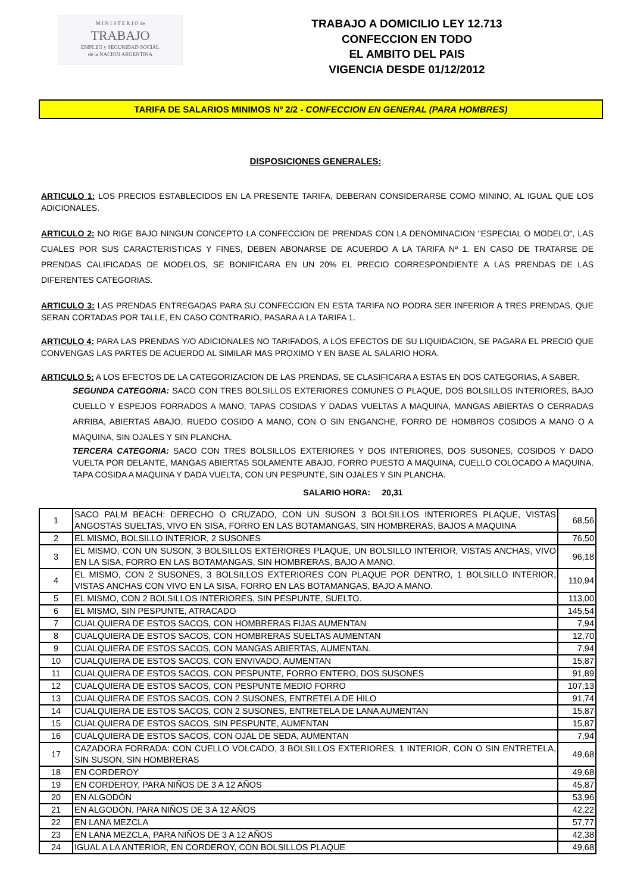M I N I S T E R I O de
TRABAJO
EMPLEO y SEGURIDAD SOCIAL
de la NACION ARGENTINA
TRABAJO A DOMICILIO LEY 12.713
CONFECCION EN TODO
EL AMBITO DEL PAIS
VIGENCIA DESDE 01/12/2012
TARIFA DE SALARIOS MINIMOS Nº 2/2 - CONFECCION EN GENERAL (PARA HOMBRES)
DISPOSICIONES GENERALES:
ARTICULO 1: LOS PRECIOS ESTABLECIDOS EN LA PRESENTE TARIFA, DEBERAN CONSIDERARSE COMO MININO, AL IGUAL QUE LOS ADICIONALES.
ARTICULO 2: NO RIGE BAJO NINGUN CONCEPTO LA CONFECCION DE PRENDAS CON LA DENOMINACION "ESPECIAL O MODELO", LAS CUALES POR SUS CARACTERISTICAS Y FINES, DEBEN ABONARSE DE ACUERDO A LA TARIFA Nº 1. EN CASO DE TRATARSE DE PRENDAS CALIFICADAS DE MODELOS, SE BONIFICARA EN UN 20% EL PRECIO CORRESPONDIENTE A LAS PRENDAS DE LAS DIFERENTES CATEGORIAS.
ARTICULO 3: LAS PRENDAS ENTREGADAS PARA SU CONFECCION EN ESTA TARIFA NO PODRA SER INFERIOR A TRES PRENDAS, QUE SERAN CORTADAS POR TALLE, EN CASO CONTRARIO, PASARA A LA TARIFA 1.
ARTICULO 4: PARA LAS PRENDAS Y/O ADICIONALES NO TARIFADOS, A LOS EFECTOS DE SU LIQUIDACION, SE PAGARA EL PRECIO QUE CONVENGAS LAS PARTES DE ACUERDO AL SIMILAR MAS PROXIMO Y EN BASE AL SALARIO HORA.
ARTICULO 5: A LOS EFECTOS DE LA CATEGORIZACION DE LAS PRENDAS, SE CLASIFICARA A ESTAS EN DOS CATEGORIAS, A SABER.
SEGUNDA CATEGORIA: SACO CON TRES BOLSILLOS EXTERIORES COMUNES O PLAQUE, DOS BOLSILLOS INTERIORES, BAJO CUELLO Y ESPEJOS FORRADOS A MANO, TAPAS COSIDAS Y DADAS VUELTAS A MAQUINA, MANGAS ABIERTAS O CERRADAS ARRIBA, ABIERTAS ABAJO, RUEDO COSIDO A MANO, CON O SIN ENGANCHE, FORRO DE HOMBROS COSIDOS A MANO O A MAQUINA, SIN OJALES Y SIN PLANCHA.
TERCERA CATEGORIA: SACO CON TRES BOLSILLOS EXTERIORES Y DOS INTERIORES, DOS SUSONES, COSIDOS Y DADO VUELTA POR DELANTE, MANGAS ABIERTAS SOLAMENTE ABAJO, FORRO PUESTO A MAQUINA, CUELLO COLOCADO A MAQUINA, TAPA COSIDA A MAQUINA Y DADA VUELTA, CON UN PESPUNTE, SIN OJALES Y SIN PLANCHA.
SALARIO HORA: 20,31
| 1 | SACO PALM BEACH: DERECHO O CRUZADO, CON UN SUSON 3 BOLSILLOS INTERIORES PLAQUE, VISTAS ANGOSTAS SUELTAS, VIVO EN SISA, FORRO EN LAS BOTAMANGAS, SIN HOMBRERAS, BAJOS A MAQUINA | 68,56 |
| 2 | EL MISMO, BOLSILLO INTERIOR, 2 SUSONES | 76,50 |
| 3 | EL MISMO, CON UN SUSON, 3 BOLSILLOS EXTERIORES PLAQUE, UN BOLSILLO INTERIOR, VISTAS ANCHAS, VIVO EN LA SISA, FORRO EN LAS BOTAMANGAS, SIN HOMBRERAS, BAJO A MANO. | 96,18 |
| 4 | EL MISMO, CON 2 SUSONES, 3 BOLSILLOS EXTERIORES CON PLAQUE POR DENTRO, 1 BOLSILLO INTERIOR, VISTAS ANCHAS CON VIVO EN LA SISA, FORRO EN LAS BOTAMANGAS, BAJO A MANO. | 110,94 |
| 5 | EL MISMO, CON 2 BOLSILLOS INTERIORES, SIN PESPUNTE, SUELTO. | 113,00 |
| 6 | EL MISMO, SIN PESPUNTE, ATRACADO | 145,54 |
| 7 | CUALQUIERA DE ESTOS SACOS, CON HOMBRERAS FIJAS AUMENTAN | 7,94 |
| 8 | CUALQUIERA DE ESTOS SACOS, CON HOMBRERAS SUELTAS AUMENTAN | 12,70 |
| 9 | CUALQUIERA DE ESTOS SACOS, CON MANGAS ABIERTAS, AUMENTAN. | 7,94 |
| 10 | CUALQUIERA DE ESTOS SACOS, CON ENVIVADO, AUMENTAN | 15,87 |
| 11 | CUALQUIERA DE ESTOS SACOS, CON PESPUNTE, FORRO ENTERO, DOS SUSONES | 91,89 |
| 12 | CUALQUIERA DE ESTOS SACOS, CON PESPUNTE MEDIO FORRO | 107,13 |
| 13 | CUALQUIERA DE ESTOS SACOS, CON 2 SUSONES, ENTRETELA DE HILO | 91,74 |
| 14 | CUALQUIERA DE ESTOS SACOS, CON 2 SUSONES, ENTRETELA DE LANA AUMENTAN | 15,87 |
| 15 | CUALQUIERA DE ESTOS SACOS, SIN PESPUNTE, AUMENTAN | 15,87 |
| 16 | CUALQUIERA DE ESTOS SACOS, CON OJAL DE SEDA, AUMENTAN | 7,94 |
| 17 | CAZADORA FORRADA: CON CUELLO VOLCADO, 3 BOLSILLOS EXTERIORES, 1 INTERIOR, CON O SIN ENTRETELA, SIN SUSON, SIN HOMBRERAS | 49,68 |
| 18 | EN CORDEROY | 49,68 |
| 19 | EN CORDEROY, PARA NIÑOS DE 3 A 12 AÑOS | 45,87 |
| 20 | EN ALGODÓN | 53,96 |
| 21 | EN ALGODÓN, PARA NIÑOS DE 3 A 12 AÑOS | 42,22 |
| 22 | EN LANA MEZCLA | 57,77 |
| 23 | EN LANA MEZCLA, PARA NIÑOS DE 3 A 12 AÑOS | 42,38 |
| 24 | IGUAL A LA ANTERIOR, EN CORDEROY, CON BOLSILLOS PLAQUE | 49,68 |